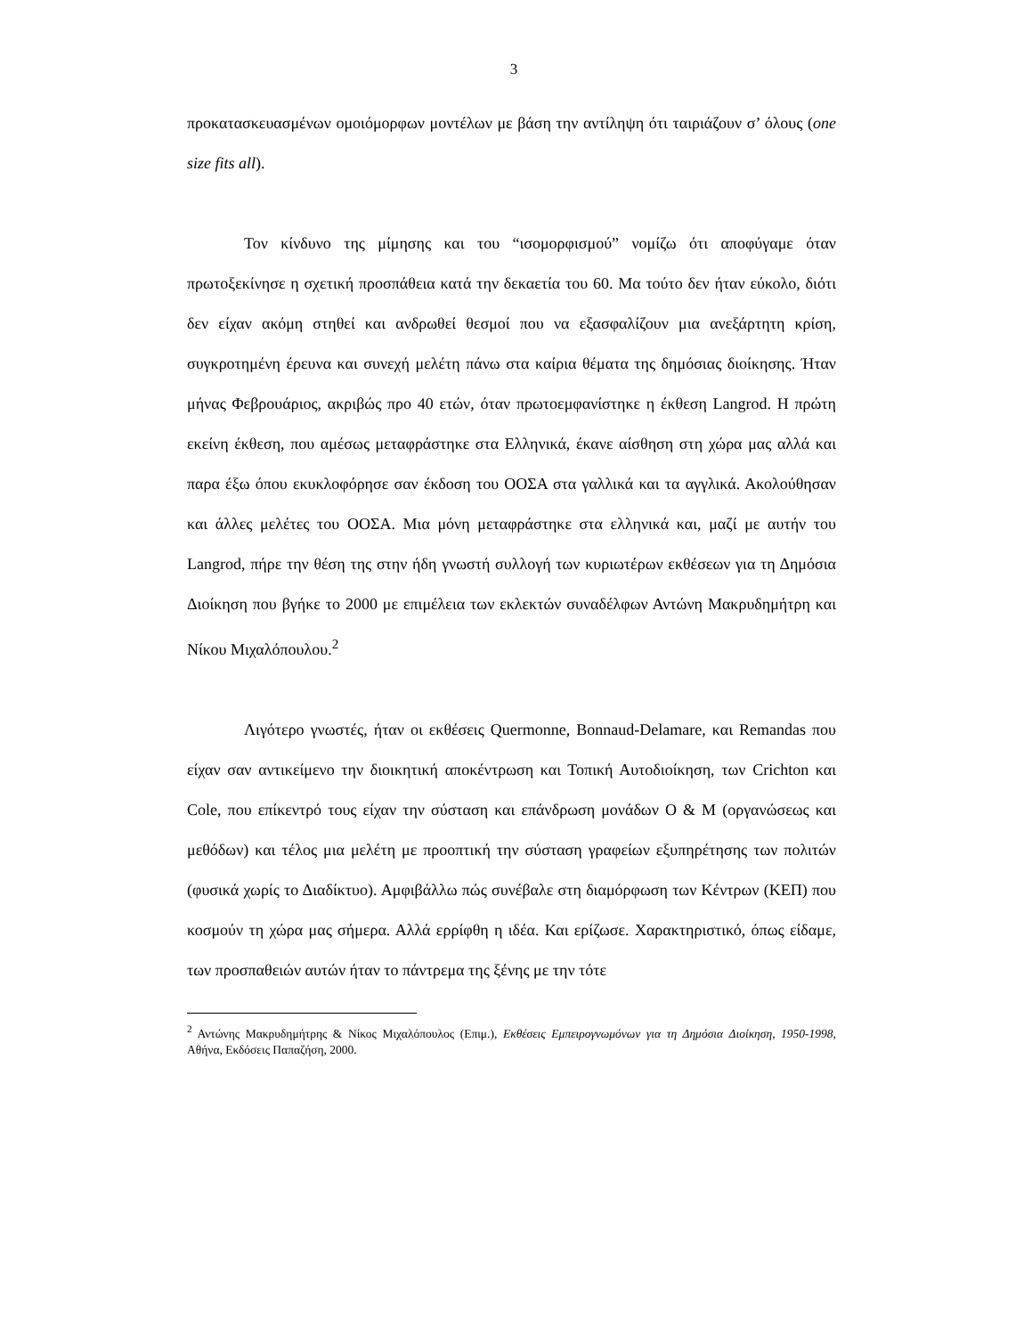3
προκατασκευασμένων ομοιόμορφων μοντέλων με βάση την αντίληψη ότι ταιριάζουν σ’ όλους (one size fits all).
Τον κίνδυνο της μίμησης και του “ισομορφισμού” νομίζω ότι αποφύγαμε όταν πρωτοξεκίνησε η σχετική προσπάθεια κατά την δεκαετία του 60. Μα τούτο δεν ήταν εύκολο, διότι δεν είχαν ακόμη στηθεί και ανδρωθεί θεσμοί που να εξασφαλίζουν μια ανεξάρτητη κρίση, συγκροτημένη έρευνα και συνεχή μελέτη πάνω στα καίρια θέματα της δημόσιας διοίκησης. Ήταν μήνας Φεβρουάριος, ακριβώς προ 40 ετών, όταν πρωτοεμφανίστηκε η έκθεση Langrod. Η πρώτη εκείνη έκθεση, που αμέσως μεταφράστηκε στα Ελληνικά, έκανε αίσθηση στη χώρα μας αλλά και παρα έξω όπου εκυκλοφόρησε σαν έκδοση του ΟΟΣΑ στα γαλλικά και τα αγγλικά. Ακολούθησαν και άλλες μελέτες του ΟΟΣΑ. Μια μόνη μεταφράστηκε στα ελληνικά και, μαζί με αυτήν του Langrod, πήρε την θέση της στην ήδη γνωστή συλλογή των κυριωτέρων εκθέσεων για τη Δημόσια Διοίκηση που βγήκε το 2000 με επιμέλεια των εκλεκτών συναδέλφων Αντώνη Μακρυδημήτρη και Νίκου Μιχαλόπουλου.<sup>2</sup>
Λιγότερο γνωστές, ήταν οι εκθέσεις Quermonne, Bonnaud-Delamare, και Remandas που είχαν σαν αντικείμενο την διοικητική αποκέντρωση και Τοπική Αυτοδιοίκηση, των Crichton και Cole, που επίκεντρό τους είχαν την σύσταση και επάνδρωση μονάδων Ο & Μ (οργανώσεως και μεθόδων) και τέλος μια μελέτη με προοπτική την σύσταση γραφείων εξυπηρέτησης των πολιτών (φυσικά χωρίς το Διαδίκτυο). Αμφιβάλλω πώς συνέβαλε στη διαμόρφωση των Κέντρων (ΚΕΠ) που κοσμούν τη χώρα μας σήμερα. Αλλά ερρίφθη η ιδέα. Και ερίζωσε. Χαρακτηριστικό, όπως είδαμε, των προσπαθειών αυτών ήταν το πάντρεμα της ξένης με την τότε
<sup>2</sup> Αντώνης Μακρυδημήτρης & Νίκος Μιχαλόπουλος (Επιμ.), Εκθέσεις Εμπειρογνωμόνων για τη Δημόσια Διοίκηση, 1950-1998, Αθήνα, Εκδόσεις Παπαζήση, 2000.